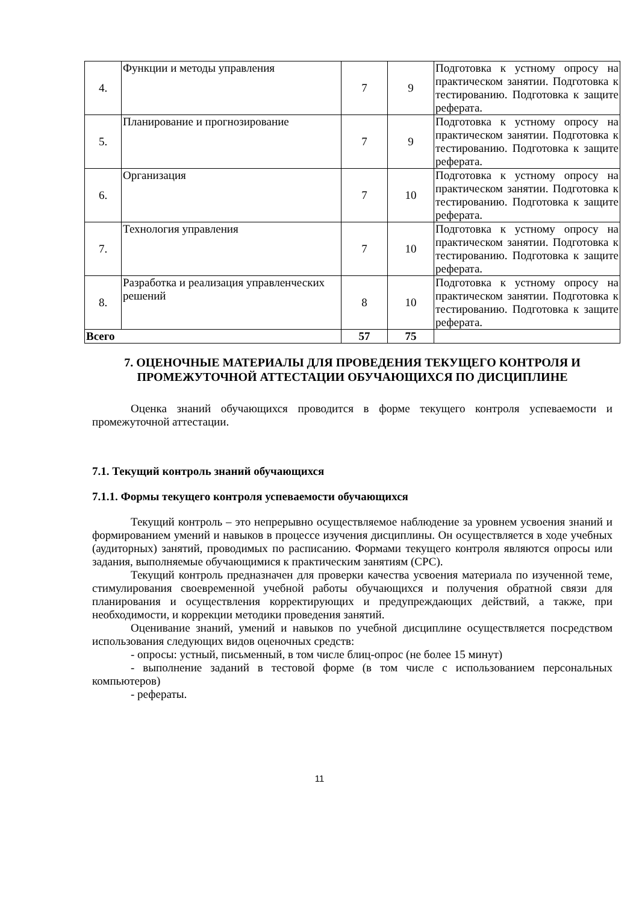| 4. | Функции и методы управления | 7 | 9 | Подготовка к устному опросу на практическом занятии. Подготовка к тестированию. Подготовка к защите реферата. |
| 5. | Планирование и прогнозирование | 7 | 9 | Подготовка к устному опросу на практическом занятии. Подготовка к тестированию. Подготовка к защите реферата. |
| 6. | Организация | 7 | 10 | Подготовка к устному опросу на практическом занятии. Подготовка к тестированию. Подготовка к защите реферата. |
| 7. | Технология управления | 7 | 10 | Подготовка к устному опросу на практическом занятии. Подготовка к тестированию. Подготовка к защите реферата. |
| 8. | Разработка и реализация управленческих решений | 8 | 10 | Подготовка к устному опросу на практическом занятии. Подготовка к тестированию. Подготовка к защите реферата. |
| Всего | | 57 | 75 | |
7. ОЦЕНОЧНЫЕ МАТЕРИАЛЫ ДЛЯ ПРОВЕДЕНИЯ ТЕКУЩЕГО КОНТРОЛЯ И ПРОМЕЖУТОЧНОЙ АТТЕСТАЦИИ ОБУЧАЮЩИХСЯ ПО ДИСЦИПЛИНЕ
Оценка знаний обучающихся проводится в форме текущего контроля успеваемости и промежуточной аттестации.
7.1. Текущий контроль знаний обучающихся
7.1.1. Формы текущего контроля успеваемости обучающихся
Текущий контроль – это непрерывно осуществляемое наблюдение за уровнем усвоения знаний и формированием умений и навыков в процессе изучения дисциплины. Он осуществляется в ходе учебных (аудиторных) занятий, проводимых по расписанию. Формами текущего контроля являются опросы или задания, выполняемые обучающимися к практическим занятиям (СРС).
Текущий контроль предназначен для проверки качества усвоения материала по изученной теме, стимулирования своевременной учебной работы обучающихся и получения обратной связи для планирования и осуществления корректирующих и предупреждающих действий, а также, при необходимости, и коррекции методики проведения занятий.
Оценивание знаний, умений и навыков по учебной дисциплине осуществляется посредством использования следующих видов оценочных средств:
- опросы: устный, письменный, в том числе блиц-опрос (не более 15 минут)
- выполнение заданий в тестовой форме (в том числе с использованием персональных компьютеров)
- рефераты.
11